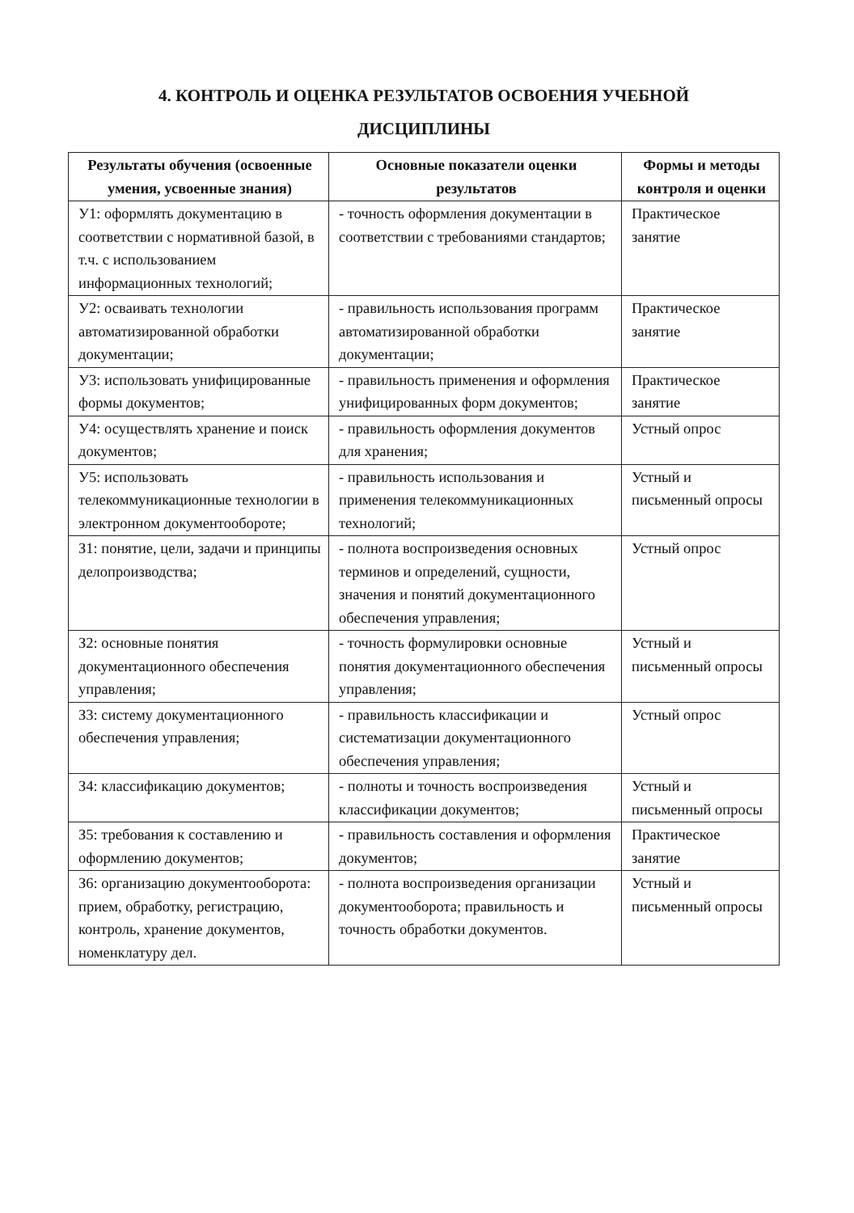4. КОНТРОЛЬ И ОЦЕНКА РЕЗУЛЬТАТОВ ОСВОЕНИЯ УЧЕБНОЙ
ДИСЦИПЛИНЫ
| Результаты обучения (освоенные умения, усвоенные знания) | Основные показатели оценки результатов | Формы и методы контроля и оценки |
| --- | --- | --- |
| У1: оформлять документацию в соответствии с нормативной базой, в т.ч. с использованием информационных технологий; | - точность оформления документации в соответствии с требованиями стандартов; | Практическое занятие |
| У2: осваивать технологии автоматизированной обработки документации; | - правильность использования программ автоматизированной обработки документации; | Практическое занятие |
| У3: использовать унифицированные формы документов; | - правильность применения и оформления унифицированных форм документов; | Практическое занятие |
| У4: осуществлять хранение и поиск документов; | - правильность оформления документов для хранения; | Устный опрос |
| У5: использовать телекоммуникационные технологии в электронном документообороте; | - правильность использования и применения телекоммуникационных технологий; | Устный и письменный опросы |
| З1: понятие, цели, задачи и принципы делопроизводства; | - полнота воспроизведения основных терминов и определений, сущности, значения и понятий документационного обеспечения управления; | Устный опрос |
| З2: основные понятия документационного обеспечения управления; | - точность формулировки основные понятия документационного обеспечения управления; | Устный и письменный опросы |
| З3: систему документационного обеспечения управления; | - правильность классификации и систематизации документационного обеспечения управления; | Устный опрос |
| З4: классификацию документов; | - полноты и точность воспроизведения классификации документов; | Устный и письменный опросы |
| З5: требования к составлению и оформлению документов; | - правильность составления и оформления документов; | Практическое занятие |
| З6: организацию документооборота: прием, обработку, регистрацию, контроль, хранение документов, номенклатуру дел. | - полнота воспроизведения организации документооборота; правильность и точность обработки документов. | Устный и письменный опросы |